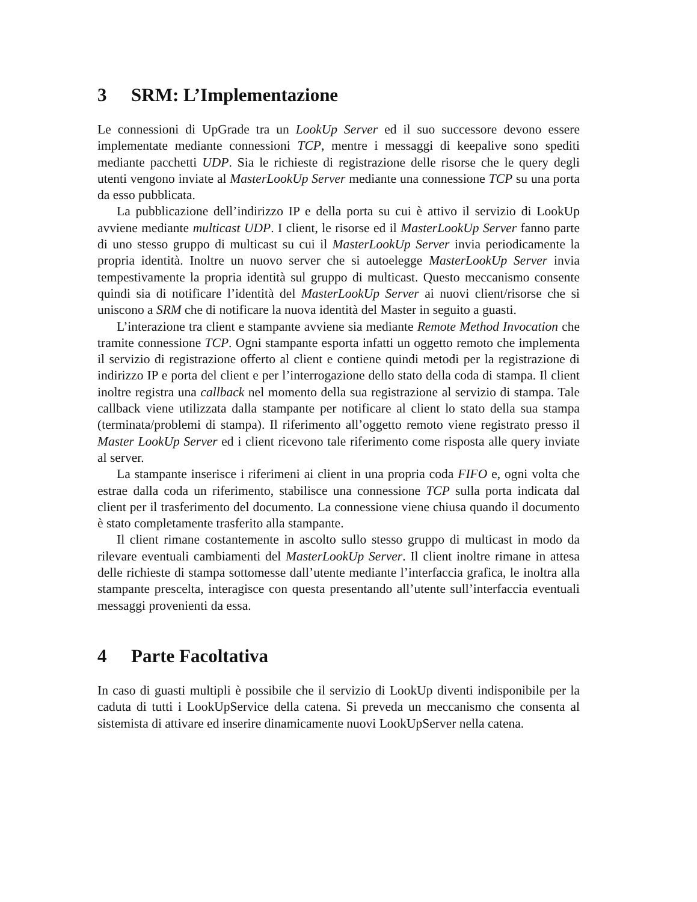3 SRM: L’Implementazione
Le connessioni di UpGrade tra un LookUp Server ed il suo successore devono essere implementate mediante connessioni TCP, mentre i messaggi di keepalive sono spediti mediante pacchetti UDP. Sia le richieste di registrazione delle risorse che le query degli utenti vengono inviate al MasterLookUp Server mediante una connessione TCP su una porta da esso pubblicata.
La pubblicazione dell’indirizzo IP e della porta su cui è attivo il servizio di LookUp avviene mediante multicast UDP. I client, le risorse ed il MasterLookUp Server fanno parte di uno stesso gruppo di multicast su cui il MasterLookUp Server invia periodicamente la propria identità. Inoltre un nuovo server che si autoelegge MasterLookUp Server invia tempestivamente la propria identità sul gruppo di multicast. Questo meccanismo consente quindi sia di notificare l’identità del MasterLookUp Server ai nuovi client/risorse che si uniscono a SRM che di notificare la nuova identità del Master in seguito a guasti.
L’interazione tra client e stampante avviene sia mediante Remote Method Invocation che tramite connessione TCP. Ogni stampante esporta infatti un oggetto remoto che implementa il servizio di registrazione offerto al client e contiene quindi metodi per la registrazione di indirizzo IP e porta del client e per l’interrogazione dello stato della coda di stampa. Il client inoltre registra una callback nel momento della sua registrazione al servizio di stampa. Tale callback viene utilizzata dalla stampante per notificare al client lo stato della sua stampa (terminata/problemi di stampa). Il riferimento all’oggetto remoto viene registrato presso il Master LookUp Server ed i client ricevono tale riferimento come risposta alle query inviate al server.
La stampante inserisce i riferimeni ai client in una propria coda FIFO e, ogni volta che estrae dalla coda un riferimento, stabilisce una connessione TCP sulla porta indicata dal client per il trasferimento del documento. La connessione viene chiusa quando il documento è stato completamente trasferito alla stampante.
Il client rimane costantemente in ascolto sullo stesso gruppo di multicast in modo da rilevare eventuali cambiamenti del MasterLookUp Server. Il client inoltre rimane in attesa delle richieste di stampa sottomesse dall’utente mediante l’interfaccia grafica, le inoltra alla stampante prescelta, interagisce con questa presentando all’utente sull’interfaccia eventuali messaggi provenienti da essa.
4 Parte Facoltativa
In caso di guasti multipli è possibile che il servizio di LookUp diventi indisponibile per la caduta di tutti i LookUpService della catena. Si preveda un meccanismo che consenta al sistemista di attivare ed inserire dinamicamente nuovi LookUpServer nella catena.